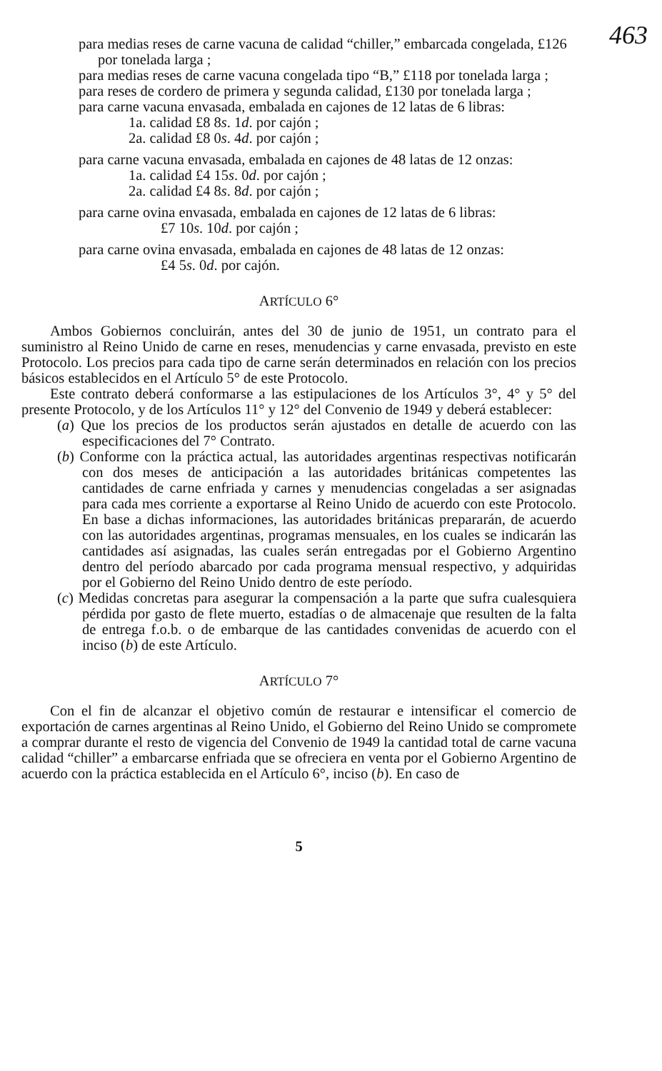463
para medias reses de carne vacuna de calidad “chiller,” embarcada congelada, £126 por tonelada larga ;
para medias reses de carne vacuna congelada tipo “B,” £118 por tonelada larga ;
para reses de cordero de primera y segunda calidad, £130 por tonelada larga ;
para carne vacuna envasada, embalada en cajones de 12 latas de 6 libras:
1a. calidad £8 8s. 1d. por cajón ;
2a. calidad £8 0s. 4d. por cajón ;
para carne vacuna envasada, embalada en cajones de 48 latas de 12 onzas:
1a. calidad £4 15s. 0d. por cajón ;
2a. calidad £4 8s. 8d. por cajón ;
para carne ovina envasada, embalada en cajones de 12 latas de 6 libras:
£7 10s. 10d. por cajón ;
para carne ovina envasada, embalada en cajones de 48 latas de 12 onzas:
£4 5s. 0d. por cajón.
ARTÍCULO 6°
Ambos Gobiernos concluirán, antes del 30 de junio de 1951, un contrato para el suministro al Reino Unido de carne en reses, menudencias y carne envasada, previsto en este Protocolo. Los precios para cada tipo de carne serán determinados en relación con los precios básicos establecidos en el Artículo 5° de este Protocolo.
Este contrato deberá conformarse a las estipulaciones de los Artículos 3°, 4° y 5° del presente Protocolo, y de los Artículos 11° y 12° del Convenio de 1949 y deberá establecer:
(a) Que los precios de los productos serán ajustados en detalle de acuerdo con las especificaciones del 7° Contrato.
(b) Conforme con la práctica actual, las autoridades argentinas respectivas notificarán con dos meses de anticipación a las autoridades británicas competentes las cantidades de carne enfriada y carnes y menudencias congeladas a ser asignadas para cada mes corriente a exportarse al Reino Unido de acuerdo con este Protocolo. En base a dichas informaciones, las autoridades británicas prepararán, de acuerdo con las autoridades argentinas, programas mensuales, en los cuales se indicarán las cantidades así asignadas, las cuales serán entregadas por el Gobierno Argentino dentro del período abarcado por cada programa mensual respectivo, y adquiridas por el Gobierno del Reino Unido dentro de este período.
(c) Medidas concretas para asegurar la compensación a la parte que sufra cualesquiera pérdida por gasto de flete muerto, estadías o de almacenaje que resulten de la falta de entrega f.o.b. o de embarque de las cantidades convenidas de acuerdo con el inciso (b) de este Artículo.
ARTÍCULO 7°
Con el fin de alcanzar el objetivo común de restaurar e intensificar el comercio de exportación de carnes argentinas al Reino Unido, el Gobierno del Reino Unido se compromete a comprar durante el resto de vigencia del Convenio de 1949 la cantidad total de carne vacuna calidad “chiller” a embarcarse enfriada que se ofreciera en venta por el Gobierno Argentino de acuerdo con la práctica establecida en el Artículo 6°, inciso (b). En caso de
5